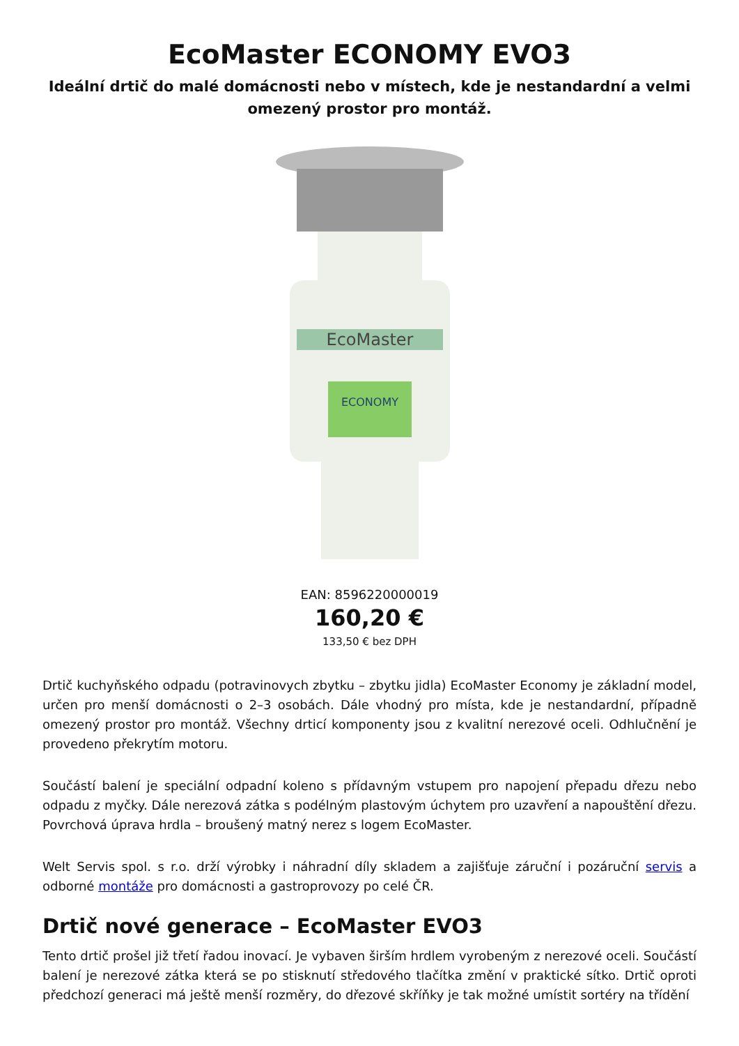EcoMaster ECONOMY EVO3
Ideální drtič do malé domácnosti nebo v místech, kde je nestandardní a velmi omezený prostor pro montáž.
EcoMaster
ECONOMY
EAN: 8596220000019
160,20 €
133,50 € bez DPH
Drtič kuchyňského odpadu (potravinovych zbytku – zbytku jidla) EcoMaster Economy je základní model, určen pro menší domácnosti o 2–3 osobách. Dále vhodný pro místa, kde je nestandardní, případně omezený prostor pro montáž. Všechny drticí komponenty jsou z kvalitní nerezové oceli. Odhlučnění je provedeno překrytím motoru.
Součástí balení je speciální odpadní koleno s přídavným vstupem pro napojení přepadu dřezu nebo odpadu z myčky. Dále nerezová zátka s podélným plastovým úchytem pro uzavření a napouštění dřezu. Povrchová úprava hrdla – broušený matný nerez s logem EcoMaster.
Welt Servis spol. s r.o. drží výrobky i náhradní díly skladem a zajišťuje záruční i pozáruční servis a odborné montáže pro domácnosti a gastroprovozy po celé ČR.
Drtič nové generace – EcoMaster EVO3
Tento drtič prošel již třetí řadou inovací. Je vybaven širším hrdlem vyrobeným z nerezové oceli. Součástí balení je nerezové zátka která se po stisknutí středového tlačítka změní v praktické sítko. Drtič oproti předchozí generaci má ještě menší rozměry, do dřezové skříňky je tak možné umístit sortéry na třídění